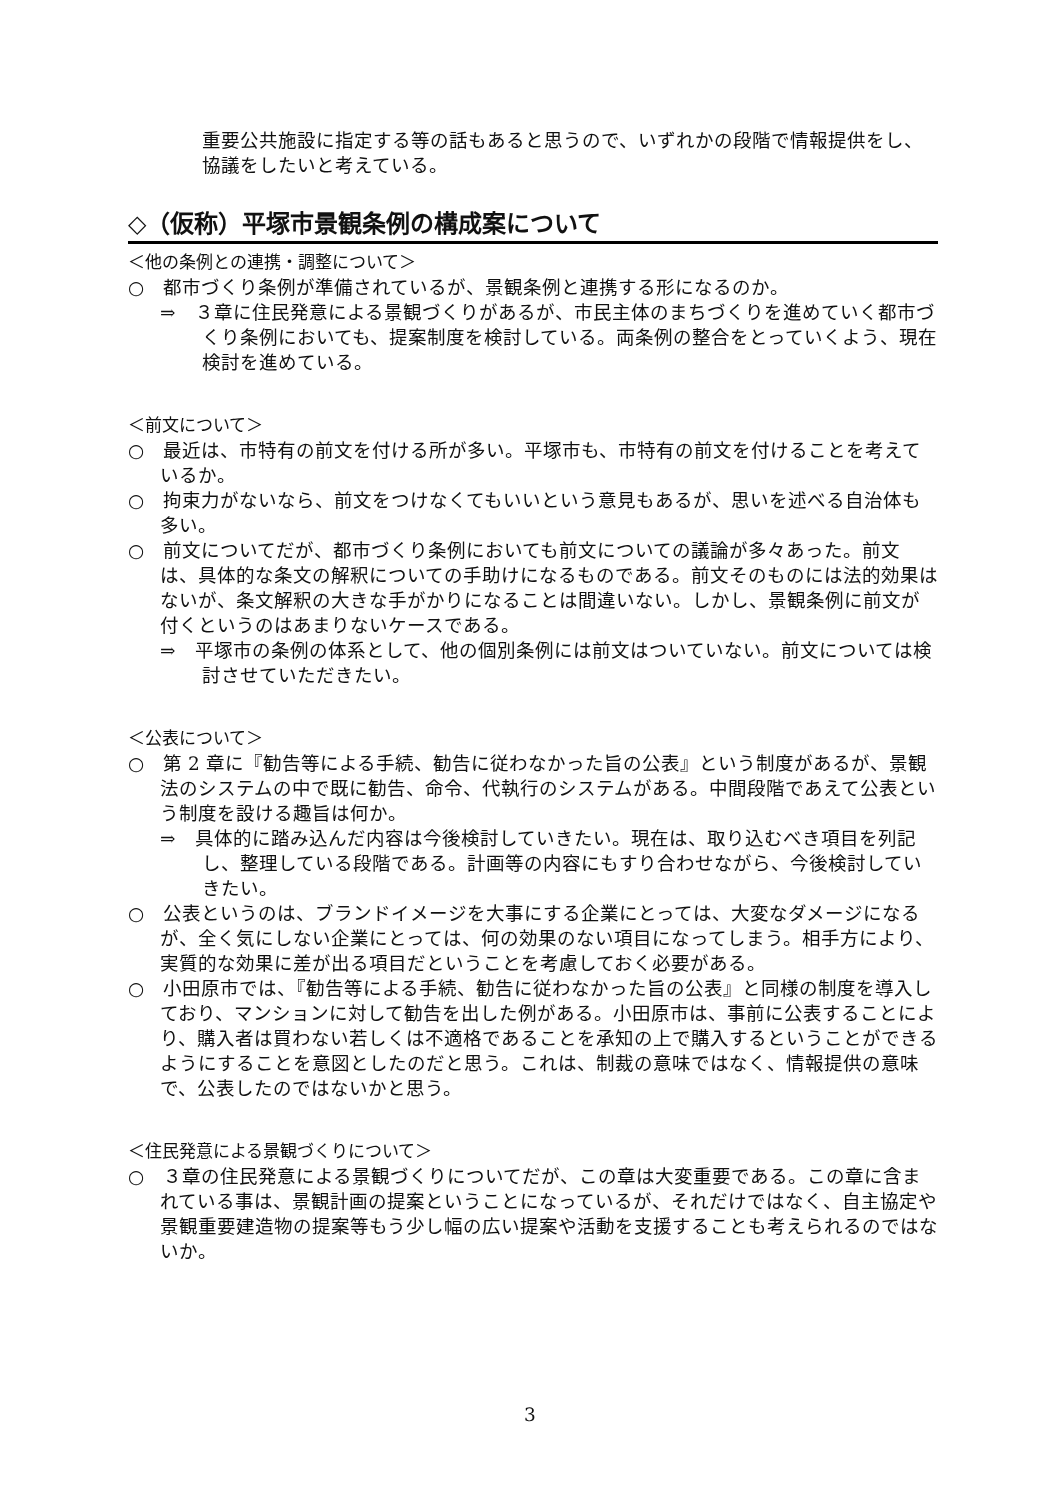重要公共施設に指定する等の話もあると思うので、いずれかの段階で情報提供をし、協議をしたいと考えている。
◇（仮称）平塚市景観条例の構成案について
＜他の条例との連携・調整について＞
○　都市づくり条例が準備されているが、景観条例と連携する形になるのか。
⇒　３章に住民発意による景観づくりがあるが、市民主体のまちづくりを進めていく都市づくり条例においても、提案制度を検討している。両条例の整合をとっていくよう、現在検討を進めている。
＜前文について＞
○　最近は、市特有の前文を付ける所が多い。平塚市も、市特有の前文を付けることを考えているか。
○　拘束力がないなら、前文をつけなくてもいいという意見もあるが、思いを述べる自治体も多い。
○　前文についてだが、都市づくり条例においても前文についての議論が多々あった。前文は、具体的な条文の解釈についての手助けになるものである。前文そのものには法的効果はないが、条文解釈の大きな手がかりになることは間違いない。しかし、景観条例に前文が付くというのはあまりないケースである。
⇒　平塚市の条例の体系として、他の個別条例には前文はついていない。前文については検討させていただきたい。
＜公表について＞
○　第 2 章に『勧告等による手続、勧告に従わなかった旨の公表』という制度があるが、景観法のシステムの中で既に勧告、命令、代執行のシステムがある。中間段階であえて公表という制度を設ける趣旨は何か。
⇒　具体的に踏み込んだ内容は今後検討していきたい。現在は、取り込むべき項目を列記し、整理している段階である。計画等の内容にもすり合わせながら、今後検討していきたい。
○　公表というのは、ブランドイメージを大事にする企業にとっては、大変なダメージになるが、全く気にしない企業にとっては、何の効果のない項目になってしまう。相手方により、実質的な効果に差が出る項目だということを考慮しておく必要がある。
○　小田原市では、『勧告等による手続、勧告に従わなかった旨の公表』と同様の制度を導入しており、マンションに対して勧告を出した例がある。小田原市は、事前に公表することにより、購入者は買わない若しくは不適格であることを承知の上で購入するということができるようにすることを意図としたのだと思う。これは、制裁の意味ではなく、情報提供の意味で、公表したのではないかと思う。
＜住民発意による景観づくりについて＞
○　３章の住民発意による景観づくりについてだが、この章は大変重要である。この章に含まれている事は、景観計画の提案ということになっているが、それだけではなく、自主協定や景観重要建造物の提案等もう少し幅の広い提案や活動を支援することも考えられるのではないか。
3